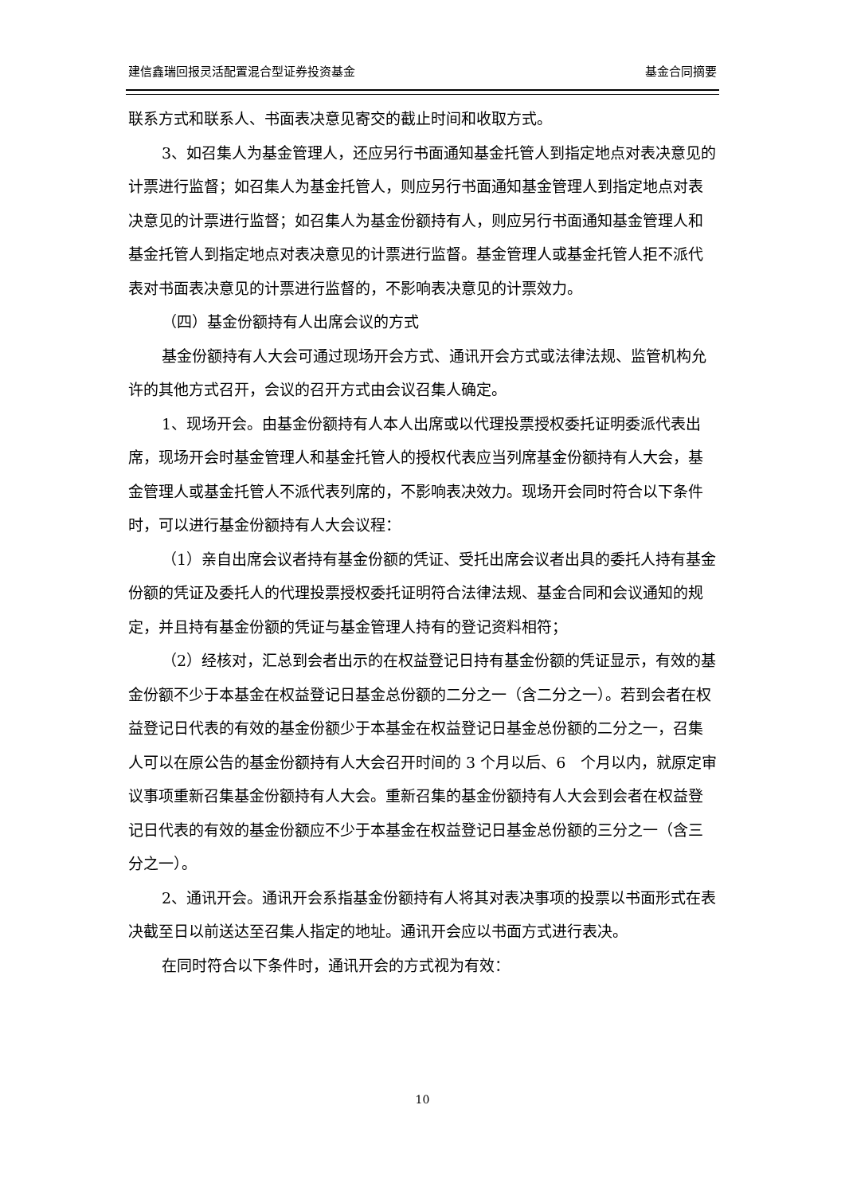建信鑫瑞回报灵活配置混合型证券投资基金 基金合同摘要
联系方式和联系人、书面表决意见寄交的截止时间和收取方式。
3、如召集人为基金管理人，还应另行书面通知基金托管人到指定地点对表决意见的计票进行监督；如召集人为基金托管人，则应另行书面通知基金管理人到指定地点对表决意见的计票进行监督；如召集人为基金份额持有人，则应另行书面通知基金管理人和基金托管人到指定地点对表决意见的计票进行监督。基金管理人或基金托管人拒不派代表对书面表决意见的计票进行监督的，不影响表决意见的计票效力。
（四）基金份额持有人出席会议的方式
基金份额持有人大会可通过现场开会方式、通讯开会方式或法律法规、监管机构允许的其他方式召开，会议的召开方式由会议召集人确定。
1、现场开会。由基金份额持有人本人出席或以代理投票授权委托证明委派代表出席，现场开会时基金管理人和基金托管人的授权代表应当列席基金份额持有人大会，基金管理人或基金托管人不派代表列席的，不影响表决效力。现场开会同时符合以下条件时，可以进行基金份额持有人大会议程：
（1）亲自出席会议者持有基金份额的凭证、受托出席会议者出具的委托人持有基金份额的凭证及委托人的代理投票授权委托证明符合法律法规、基金合同和会议通知的规定，并且持有基金份额的凭证与基金管理人持有的登记资料相符；
（2）经核对，汇总到会者出示的在权益登记日持有基金份额的凭证显示，有效的基金份额不少于本基金在权益登记日基金总份额的二分之一（含二分之一）。若到会者在权益登记日代表的有效的基金份额少于本基金在权益登记日基金总份额的二分之一，召集人可以在原公告的基金份额持有人大会召开时间的 3 个月以后、6　个月以内，就原定审议事项重新召集基金份额持有人大会。重新召集的基金份额持有人大会到会者在权益登记日代表的有效的基金份额应不少于本基金在权益登记日基金总份额的三分之一（含三分之一）。
2、通讯开会。通讯开会系指基金份额持有人将其对表决事项的投票以书面形式在表决截至日以前送达至召集人指定的地址。通讯开会应以书面方式进行表决。
在同时符合以下条件时，通讯开会的方式视为有效：
10